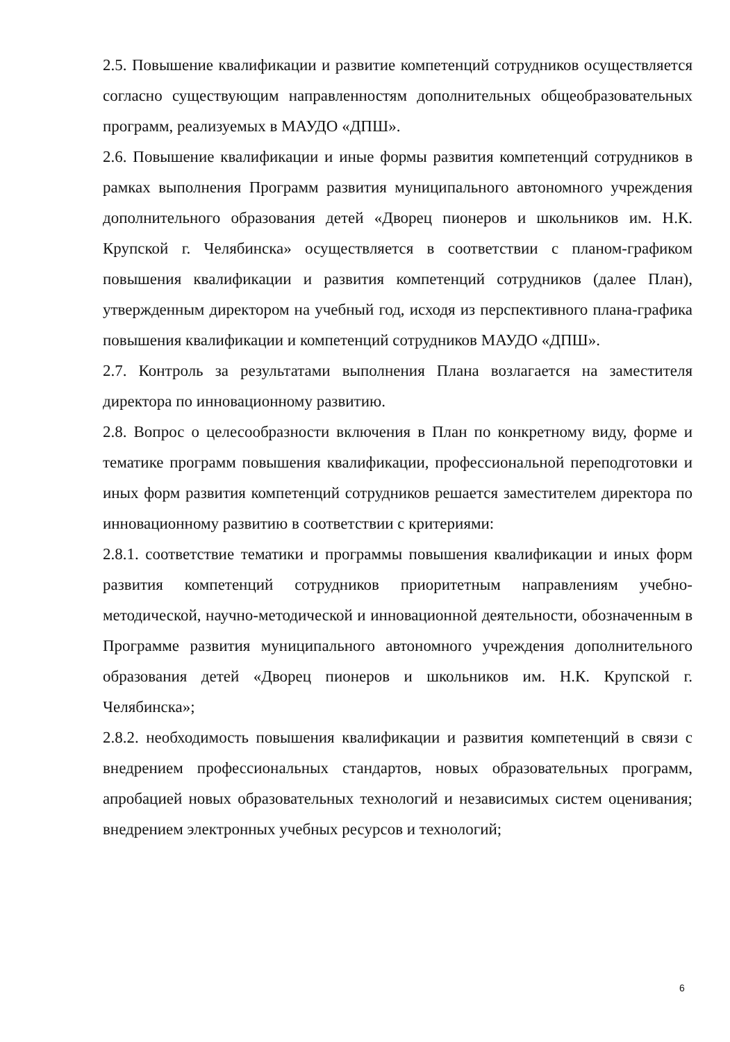2.5. Повышение квалификации и развитие компетенций сотрудников осуществляется согласно существующим направленностям дополнительных общеобразовательных программ, реализуемых в МАУДО «ДПШ».
2.6. Повышение квалификации и иные формы развития компетенций сотрудников в рамках выполнения Программ развития муниципального автономного учреждения дополнительного образования детей «Дворец пионеров и школьников им. Н.К. Крупской г. Челябинска» осуществляется в соответствии с планом-графиком повышения квалификации и развития компетенций сотрудников (далее План), утвержденным директором на учебный год, исходя из перспективного плана-графика повышения квалификации и компетенций сотрудников МАУДО «ДПШ».
2.7. Контроль за результатами выполнения Плана возлагается на заместителя директора по инновационному развитию.
2.8. Вопрос о целесообразности включения в План по конкретному виду, форме и тематике программ повышения квалификации, профессиональной переподготовки и иных форм развития компетенций сотрудников решается заместителем директора по инновационному развитию в соответствии с критериями:
2.8.1. соответствие тематики и программы повышения квалификации и иных форм развития компетенций сотрудников приоритетным направлениям учебно-методической, научно-методической и инновационной деятельности, обозначенным в Программе развития муниципального автономного учреждения дополнительного образования детей «Дворец пионеров и школьников им. Н.К. Крупской г. Челябинска»;
2.8.2. необходимость повышения квалификации и развития компетенций в связи с внедрением профессиональных стандартов, новых образовательных программ, апробацией новых образовательных технологий и независимых систем оценивания; внедрением электронных учебных ресурсов и технологий;
6